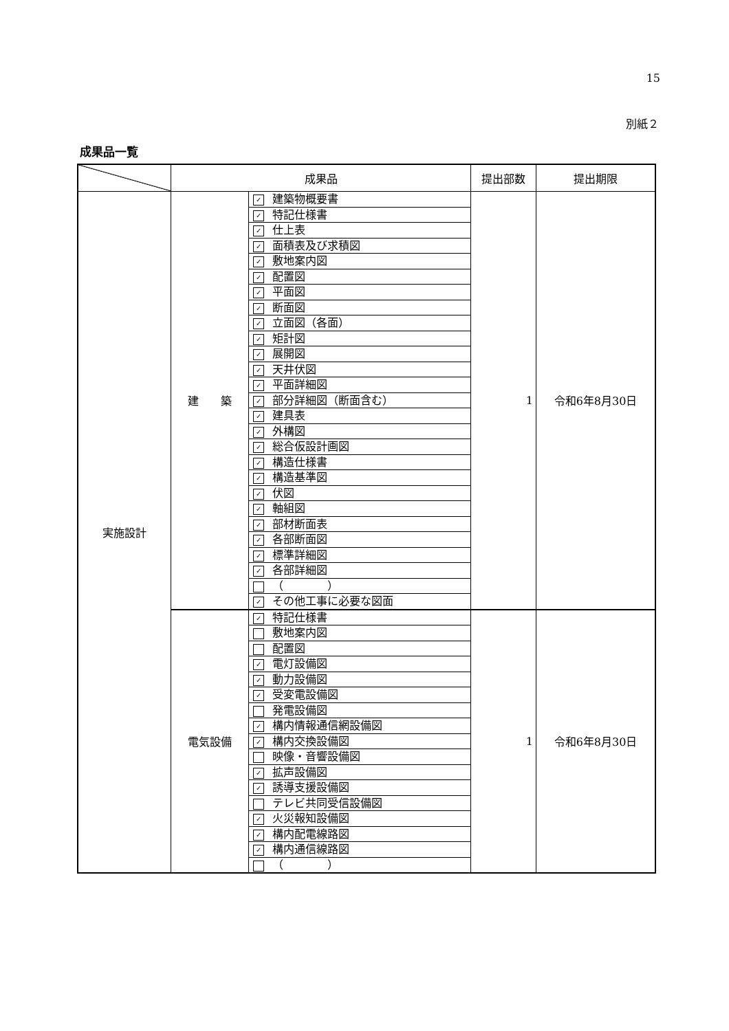15
別紙２
成果品一覧
| | 成果品 | | 提出部数 | 提出期限 |
| --- | --- | --- | --- | --- |
| 実施設計 | 建 築 | ✓ 建築物概要書 | 1 | 令和6年8月30日 |
| | | ✓ 特記仕様書 | | |
| | | ✓ 仕上表 | | |
| | | ✓ 面積表及び求積図 | | |
| | | ✓ 敷地案内図 | | |
| | | ✓ 配置図 | | |
| | | ✓ 平面図 | | |
| | | ✓ 断面図 | | |
| | | ✓ 立面図（各面） | | |
| | | ✓ 矩計図 | | |
| | | ✓ 展開図 | | |
| | | ✓ 天井伏図 | | |
| | | ✓ 平面詳細図 | | |
| | | ✓ 部分詳細図（断面含む） | | |
| | | ✓ 建具表 | | |
| | | ✓ 外構図 | | |
| | | ✓ 総合仮設計画図 | | |
| | | ✓ 構造仕様書 | | |
| | | ✓ 構造基準図 | | |
| | | ✓ 伏図 | | |
| | | ✓ 軸組図 | | |
| | | ✓ 部材断面表 | | |
| | | ✓ 各部断面図 | | |
| | | ✓ 標準詳細図 | | |
| | | ✓ 各部詳細図 | | |
| | | （ ） | | |
| | | ✓ その他工事に必要な図面 | | |
| | 電気設備 | ✓ 特記仕様書 | 1 | 令和6年8月30日 |
| | | 敷地案内図 | | |
| | | 配置図 | | |
| | | ✓ 電灯設備図 | | |
| | | ✓ 動力設備図 | | |
| | | ✓ 受変電設備図 | | |
| | | 発電設備図 | | |
| | | ✓ 構内情報通信網設備図 | | |
| | | ✓ 構内交換設備図 | | |
| | | 映像・音響設備図 | | |
| | | ✓ 拡声設備図 | | |
| | | ✓ 誘導支援設備図 | | |
| | | テレビ共同受信設備図 | | |
| | | ✓ 火災報知設備図 | | |
| | | ✓ 構内配電線路図 | | |
| | | ✓ 構内通信線路図 | | |
| | | （ ） | | |